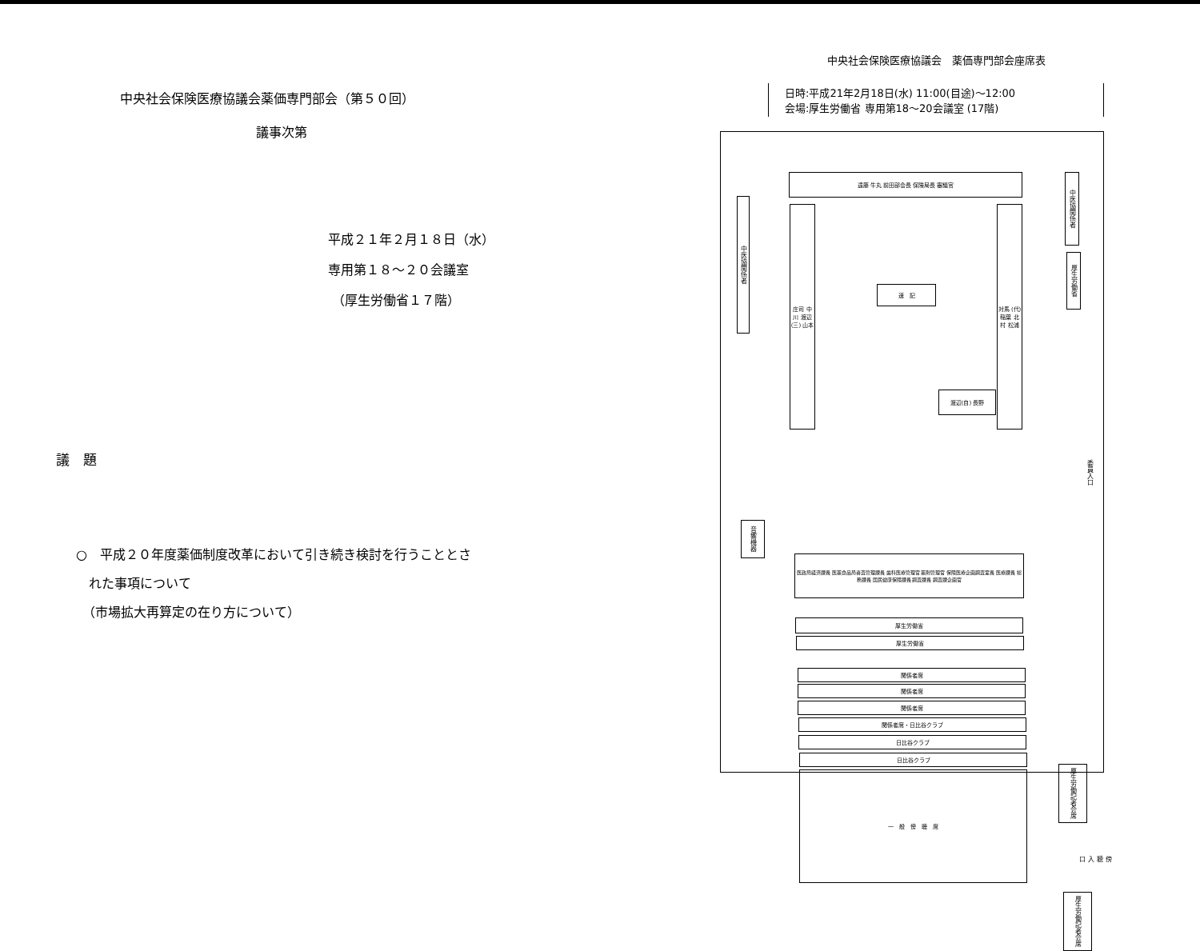中央社会保険医療協議会薬価専門部会（第５０回）
議事次第
平成２１年２月１８日（水）
専用第１８～２０会議室
（厚生労働省１７階）
議　題
○　平成２０年度薬価制度改革において引き続き検討を行うこととさ
　れた事項について
　（市場拡大再算定の在り方について）
中央社会保険医療協議会　薬価専門部会座席表
日時:平成21年2月18日(水) 11:00(目途)～12:00
会場:厚生労働省 専用第18～20会議室 (17階)
遠藤 牛丸 前田部会長 保険局長 審議官
庄司 中川 渡辺(三) 山本
対馬 (代)稲葉 北村 松浦
渡辺(自) 長野
速　記
中医協関係者
中医協関係者
厚生労働省
音響機器
医政局経済課長 医薬食品局審査管理課長 歯科医療管理官 薬剤管理官 保険医療企画調査室長 医療課長 総務課長 国民健康保険課長 調査課長 調査課企画官
厚生労働省
厚生労働省
関係者席
関係者席
関係者席
関係者席・日比谷クラブ
日比谷クラブ
日比谷クラブ
一　般　傍　聴　席
委員入口
厚生労働記者会席
傍聴入口
厚生労働記者会席